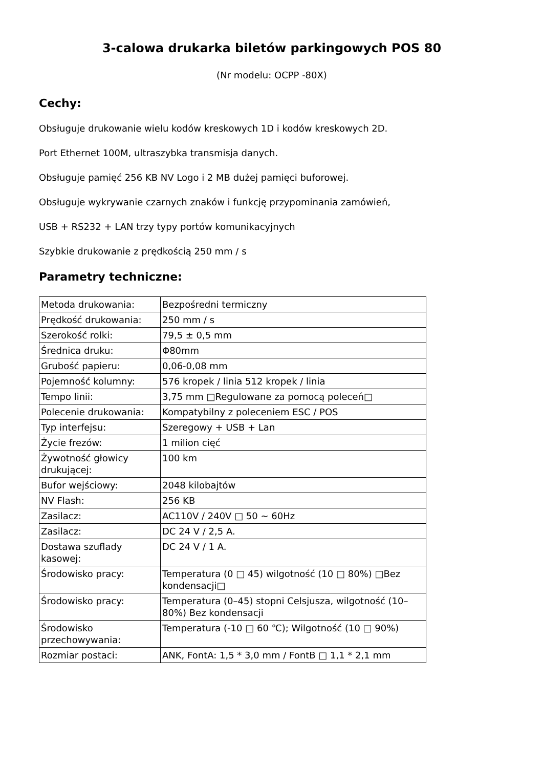3-calowa drukarka biletów parkingowych POS 80
(Nr modelu: OCPP -80X)
Cechy:
Obsługuje drukowanie wielu kodów kreskowych 1D i kodów kreskowych 2D.
Port Ethernet 100M, ultraszybka transmisja danych.
Obsługuje pamięć 256 KB NV Logo i 2 MB dużej pamięci buforowej.
Obsługuje wykrywanie czarnych znaków i funkcję przypominania zamówień,
USB + RS232 + LAN trzy typy portów komunikacyjnych
Szybkie drukowanie z prędkością 250 mm / s
Parametry techniczne:
| Metoda drukowania: | Bezpośredni termiczny |
| Prędkość drukowania: | 250 mm / s |
| Szerokość rolki: | 79,5 ± 0,5 mm |
| Średnica druku: | Φ80mm |
| Grubość papieru: | 0,06-0,08 mm |
| Pojemność kolumny: | 576 kropek / linia 512 kropek / linia |
| Tempo linii: | 3,75 mm □Regulowane za pomocą poleceń□ |
| Polecenie drukowania: | Kompatybilny z poleceniem ESC / POS |
| Typ interfejsu: | Szeregowy + USB + Lan |
| Życie frezów: | 1 milion cięć |
| Żywotność głowicy drukującej: | 100 km |
| Bufor wejściowy: | 2048 kilobajtów |
| NV Flash: | 256 KB |
| Zasilacz: | AC110V / 240V □ 50 ~ 60Hz |
| Zasilacz: | DC 24 V / 2,5 A. |
| Dostawa szuflady kasowej: | DC 24 V / 1 A. |
| Środowisko pracy: | Temperatura (0 □ 45) wilgotność (10 □ 80%) □Bez kondensacji□ |
| Środowisko pracy: | Temperatura (0–45) stopni Celsjusza, wilgotność (10–80%) Bez kondensacji |
| Środowisko przechowywania: | Temperatura (-10 □ 60 ℃); Wilgotność (10 □ 90%) |
| Rozmiar postaci: | ANK, FontA: 1,5 * 3,0 mm / FontB □ 1,1 * 2,1 mm |